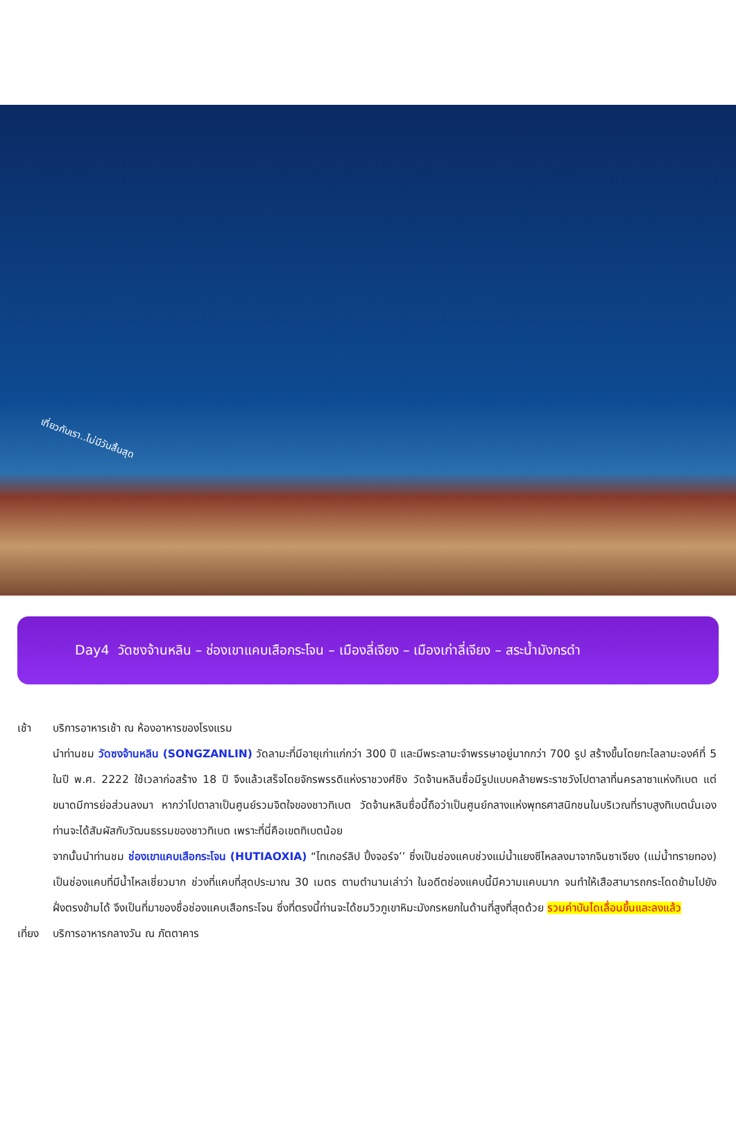เที่ยวกับเรา..ไม่มีวันสิ้นสุด
Day4 วัดซงจ้านหลิน – ช่องเขาแคบเสือกระโจน – เมืองลี่เจียง – เมืองเก่าลี่เจียง – สระน้ำมังกรดำ
เช้า บริการอาหารเช้า ณ ห้องอาหารของโรงแรม
นำท่านชม วัดซงจ้านหลิน (SONGZANLIN) วัดลามะที่มีอายุเก่าแก่กว่า 300 ปี และมีพระลามะจำพรรษาอยู่มากกว่า 700 รูป สร้างขึ้นโดยทะไลลามะองค์ที่ 5 ในปี พ.ศ. 2222 ใช้เวลาก่อสร้าง 18 ปี จึงแล้วเสร็จโดยจักรพรรดิแห่งราชวงศ์ชิง วัดจ้านหลินซื่อมีรูปแบบคล้ายพระราชวังโปตาลาที่นครลาซาแห่งทิเบต แต่ขนาดมีการย่อส่วนลงมา หากว่าโปตาลาเป็นศูนย์รวมจิตใจของชาวทิเบต วัดจ้านหลินซื่อนี้ถือว่าเป็นศูนย์กลางแห่งพุทธศาสนิกชนในบริเวณที่ราบสูงทิเบตนั่นเอง ท่านจะได้สัมผัสกับวัฒนธรรมของชาวทิเบต เพราะที่นี่คือเขตทิเบตน้อย
จากนั้นนำท่านชม ช่องเขาแคบเสือกระโจน (HUTIAOXIA) “ไทเกอร์ลิป ปิ้งจอร์จ’’ ซึ่งเป็นช่องแคบช่วงแม่น้ำแยงซีไหลลงมาจากจินซาเจียง (แม่น้ำทรายทอง) เป็นช่องแคบที่มีน้ำไหลเชี่ยวมาก ช่วงที่แคบที่สุดประมาณ 30 เมตร ตามตำนานเล่าว่า ในอดีตช่องแคบนี้มีความแคบมาก จนทำให้เสือสามารถกระโดดข้ามไปยังฝั่งตรงข้ามได้ จึงเป็นที่มาของชื่อช่องแคบเสือกระโจน ซึ่งที่ตรงนี้ท่านจะได้ชมวิวภูเขาหิมะมังกรหยกในด้านที่สูงที่สุดด้วย รวมค่าบันไดเลื่อนขึ้นและลงแล้ว
เที่ยง บริการอาหารกลางวัน ณ ภัตตาคาร